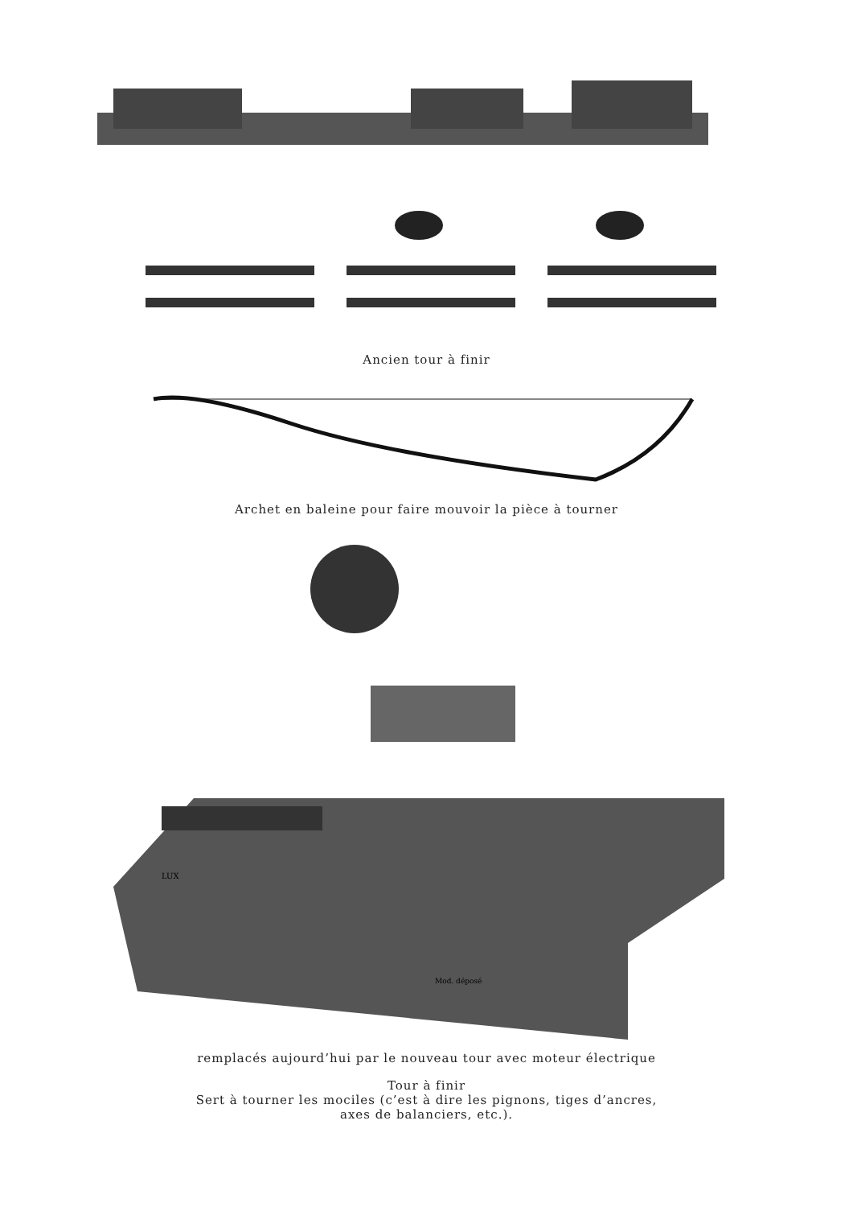Ancien tour à finir
Archet en baleine pour faire mouvoir la pièce à tourner
LUX
Mod. déposé
remplacés aujourd’hui par le nouveau tour avec moteur électrique
Tour à finir
Sert à tourner les mociles (c’est à dire les pignons, tiges d’ancres,
axes de balanciers, etc.).